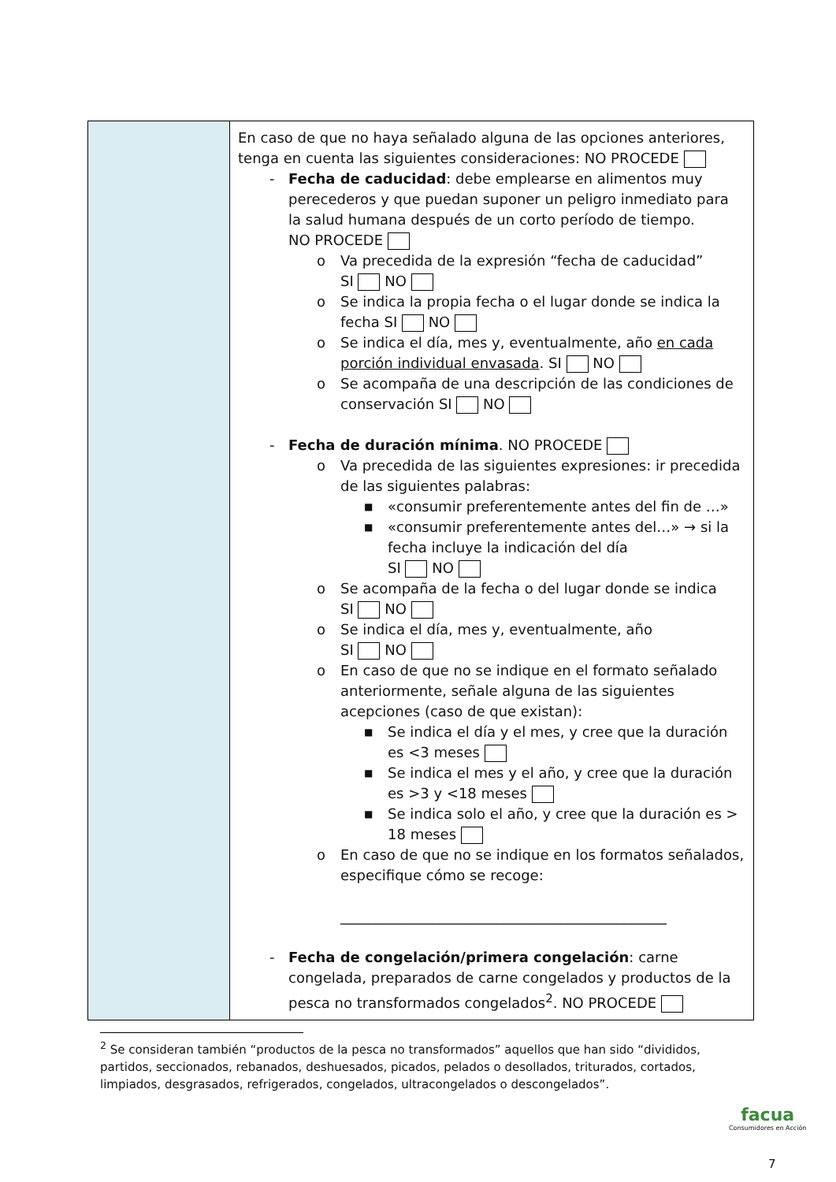| | En caso de que no haya señalado alguna de las opciones anteriores, tenga en cuenta las siguientes consideraciones: NO PROCEDE - Fecha de caducidad : debe emplearse en alimentos muy perecederos y que puedan suponer un peligro inmediato para la salud humana después de un corto período de tiempo. NO PROCEDE o Va precedida de la expresión “fecha de caducidad” SI NO o Se indica la propia fecha o el lugar donde se indica la fecha SI NO o Se indica el día, mes y, eventualmente, año en cada porción individual envasada . SI NO o Se acompaña de una descripción de las condiciones de conservación SI NO - Fecha de duración mínima . NO PROCEDE o Va precedida de las siguientes expresiones: ir precedida de las siguientes palabras: ■ «consumir preferentemente antes del fin de …» ■ «consumir preferentemente antes del…» → si la fecha incluye la indicación del día SI NO o Se acompaña de la fecha o del lugar donde se indica SI NO o Se indica el día, mes y, eventualmente, año SI NO o En caso de que no se indique en el formato señalado anteriormente, señale alguna de las siguientes acepciones (caso de que existan): ■ Se indica el día y el mes, y cree que la duración es <3 meses ■ Se indica el mes y el año, y cree que la duración es >3 y <18 meses ■ Se indica solo el año, y cree que la duración es > 18 meses o En caso de que no se indique en los formatos señalados, especifique cómo se recoge: ______________________________________________ - Fecha de congelación/primera congelación : carne congelada, preparados de carne congelados y productos de la pesca no transformados congelados<sup>2</sup>. NO PROCEDE |
<sup>2</sup> Se consideran también “productos de la pesca no transformados” aquellos que han sido “divididos, partidos, seccionados, rebanados, deshuesados, picados, pelados o desollados, triturados, cortados, limpiados, desgrasados, refrigerados, congelados, ultracongelados o descongelados”.
facua
Consumidores en Acción
7